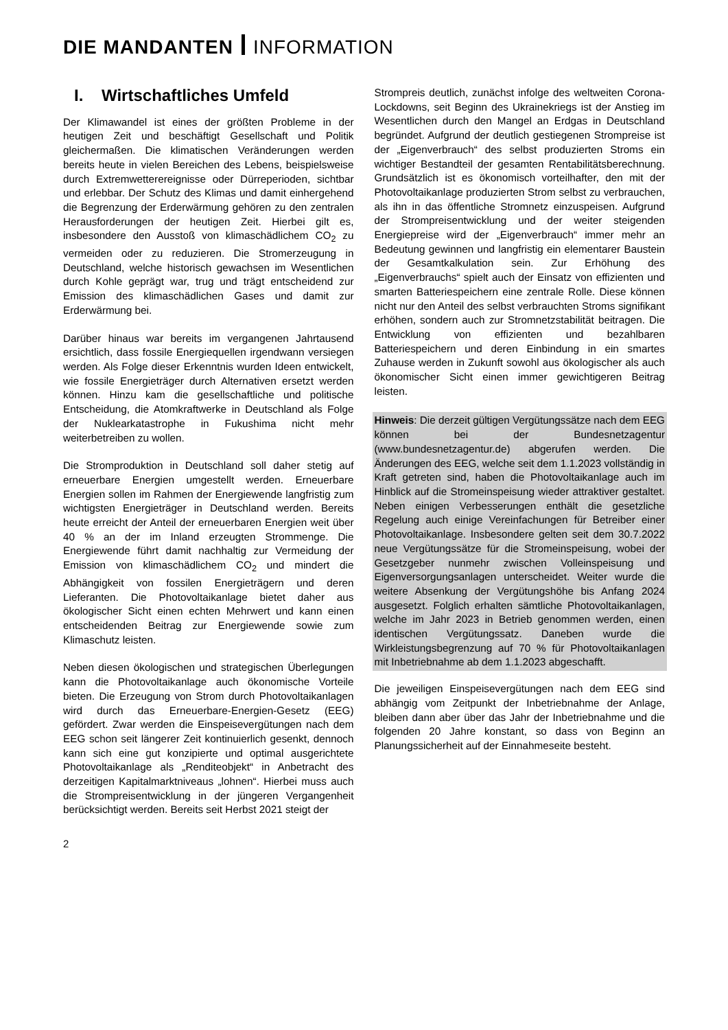DIE MANDANTEN INFORMATION
I. Wirtschaftliches Umfeld
Der Klimawandel ist eines der größten Probleme in der heutigen Zeit und beschäftigt Gesellschaft und Politik gleichermaßen. Die klimatischen Veränderungen werden bereits heute in vielen Bereichen des Lebens, beispielsweise durch Extremwetterereignisse oder Dürreperioden, sichtbar und erlebbar. Der Schutz des Klimas und damit einhergehend die Begrenzung der Erderwärmung gehören zu den zentralen Herausforderungen der heutigen Zeit. Hierbei gilt es, insbesondere den Ausstoß von klimaschädlichem CO<sub>2</sub> zu vermeiden oder zu reduzieren. Die Stromerzeugung in Deutschland, welche historisch gewachsen im Wesentlichen durch Kohle geprägt war, trug und trägt entscheidend zur Emission des klimaschädlichen Gases und damit zur Erderwärmung bei.
Darüber hinaus war bereits im vergangenen Jahrtausend ersichtlich, dass fossile Energiequellen irgendwann versiegen werden. Als Folge dieser Erkenntnis wurden Ideen entwickelt, wie fossile Energieträger durch Alternativen ersetzt werden können. Hinzu kam die gesellschaftliche und politische Entscheidung, die Atomkraftwerke in Deutschland als Folge der Nuklearkatastrophe in Fukushima nicht mehr weiterbetreiben zu wollen.
Die Stromproduktion in Deutschland soll daher stetig auf erneuerbare Energien umgestellt werden. Erneuerbare Energien sollen im Rahmen der Energiewende langfristig zum wichtigsten Energieträger in Deutschland werden. Bereits heute erreicht der Anteil der erneuerbaren Energien weit über 40 % an der im Inland erzeugten Strommenge. Die Energiewende führt damit nachhaltig zur Vermeidung der Emission von klimaschädlichem CO<sub>2</sub> und mindert die Abhängigkeit von fossilen Energieträgern und deren Lieferanten. Die Photovoltaikanlage bietet daher aus ökologischer Sicht einen echten Mehrwert und kann einen entscheidenden Beitrag zur Energiewende sowie zum Klimaschutz leisten.
Neben diesen ökologischen und strategischen Überlegungen kann die Photovoltaikanlage auch ökonomische Vorteile bieten. Die Erzeugung von Strom durch Photovoltaikanlagen wird durch das Erneuerbare-Energien-Gesetz (EEG) gefördert. Zwar werden die Einspeisevergütungen nach dem EEG schon seit längerer Zeit kontinuierlich gesenkt, dennoch kann sich eine gut konzipierte und optimal ausgerichtete Photovoltaikanlage als „Renditeobjekt“ in Anbetracht des derzeitigen Kapitalmarktniveaus „lohnen“. Hierbei muss auch die Strompreisentwicklung in der jüngeren Vergangenheit berücksichtigt werden. Bereits seit Herbst 2021 steigt der
Strompreis deutlich, zunächst infolge des weltweiten Corona-Lockdowns, seit Beginn des Ukrainekriegs ist der Anstieg im Wesentlichen durch den Mangel an Erdgas in Deutschland begründet. Aufgrund der deutlich gestiegenen Strompreise ist der „Eigenverbrauch“ des selbst produzierten Stroms ein wichtiger Bestandteil der gesamten Rentabilitätsberechnung. Grundsätzlich ist es ökonomisch vorteilhafter, den mit der Photovoltaikanlage produzierten Strom selbst zu verbrauchen, als ihn in das öffentliche Stromnetz einzuspeisen. Aufgrund der Strompreisentwicklung und der weiter steigenden Energiepreise wird der „Eigenverbrauch“ immer mehr an Bedeutung gewinnen und langfristig ein elementarer Baustein der Gesamtkalkulation sein. Zur Erhöhung des „Eigenverbrauchs“ spielt auch der Einsatz von effizienten und smarten Batteriespeichern eine zentrale Rolle. Diese können nicht nur den Anteil des selbst verbrauchten Stroms signifikant erhöhen, sondern auch zur Stromnetzstabilität beitragen. Die Entwicklung von effizienten und bezahlbaren Batteriespeichern und deren Einbindung in ein smartes Zuhause werden in Zukunft sowohl aus ökologischer als auch ökonomischer Sicht einen immer gewichtigeren Beitrag leisten.
Hinweis: Die derzeit gültigen Vergütungssätze nach dem EEG können bei der Bundesnetzagentur (www.bundesnetzagentur.de) abgerufen werden. Die Änderungen des EEG, welche seit dem 1.1.2023 vollständig in Kraft getreten sind, haben die Photovoltaikanlage auch im Hinblick auf die Stromeinspeisung wieder attraktiver gestaltet. Neben einigen Verbesserungen enthält die gesetzliche Regelung auch einige Vereinfachungen für Betreiber einer Photovoltaikanlage. Insbesondere gelten seit dem 30.7.2022 neue Vergütungssätze für die Stromeinspeisung, wobei der Gesetzgeber nunmehr zwischen Volleinspeisung und Eigenversorgungsanlagen unterscheidet. Weiter wurde die weitere Absenkung der Vergütungshöhe bis Anfang 2024 ausgesetzt. Folglich erhalten sämtliche Photovoltaikanlagen, welche im Jahr 2023 in Betrieb genommen werden, einen identischen Vergütungssatz. Daneben wurde die Wirkleistungsbegrenzung auf 70 % für Photovoltaikanlagen mit Inbetriebnahme ab dem 1.1.2023 abgeschafft.
Die jeweiligen Einspeisevergütungen nach dem EEG sind abhängig vom Zeitpunkt der Inbetriebnahme der Anlage, bleiben dann aber über das Jahr der Inbetriebnahme und die folgenden 20 Jahre konstant, so dass von Beginn an Planungssicherheit auf der Einnahmeseite besteht.
2